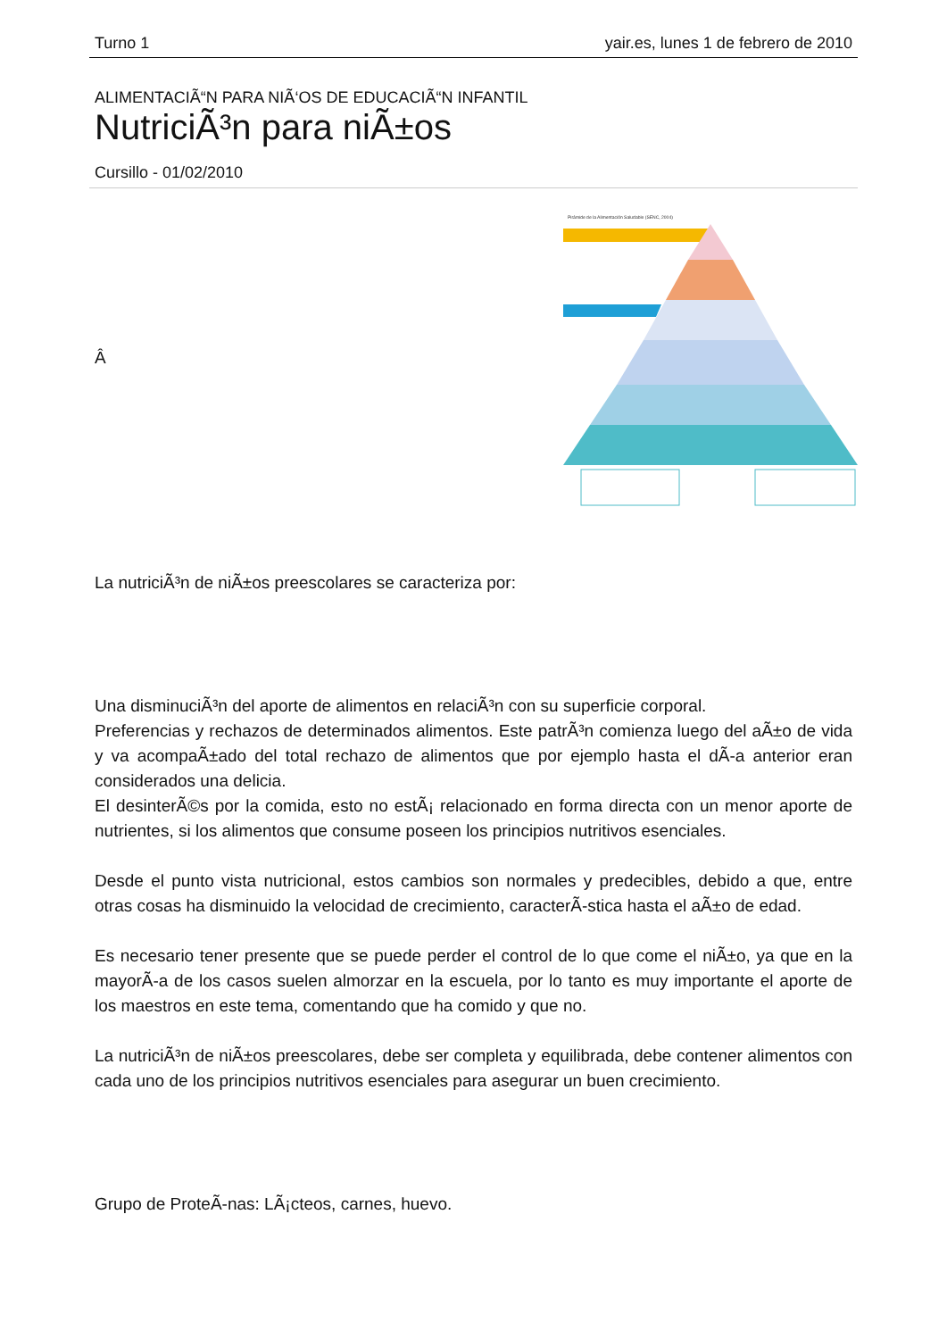Turno 1 yair.es, lunes 1 de febrero de 2010
ALIMENTACIÃ“N PARA NIÃ‘OS DE EDUCACIÃ“N INFANTIL
NutriciÃ³n para niÃ±os
Cursillo - 01/02/2010
Â
Pirámide de la Alimentación Saludable (SENC, 2004)
La nutriciÃ³n de niÃ±os preescolares se caracteriza por:
Una disminuciÃ³n del aporte de alimentos en relaciÃ³n con su superficie corporal.
Preferencias y rechazos de determinados alimentos. Este patrÃ³n comienza luego del aÃ±o de vida y va acompaÃ±ado del total rechazo de alimentos que por ejemplo hasta el dÃ-a anterior eran considerados una delicia.
El desinterÃ©s por la comida, esto no estÃ¡ relacionado en forma directa con un menor aporte de nutrientes, si los alimentos que consume poseen los principios nutritivos esenciales.
Desde el punto vista nutricional, estos cambios son normales y predecibles, debido a que, entre otras cosas ha disminuido la velocidad de crecimiento, caracterÃ-stica hasta el aÃ±o de edad.
Es necesario tener presente que se puede perder el control de lo que come el niÃ±o, ya que en la mayorÃ-a de los casos suelen almorzar en la escuela, por lo tanto es muy importante el aporte de los maestros en este tema, comentando que ha comido y que no.
La nutriciÃ³n de niÃ±os preescolares, debe ser completa y equilibrada, debe contener alimentos con cada uno de los principios nutritivos esenciales para asegurar un buen crecimiento.
Grupo de ProteÃ-nas: LÃ¡cteos, carnes, huevo.